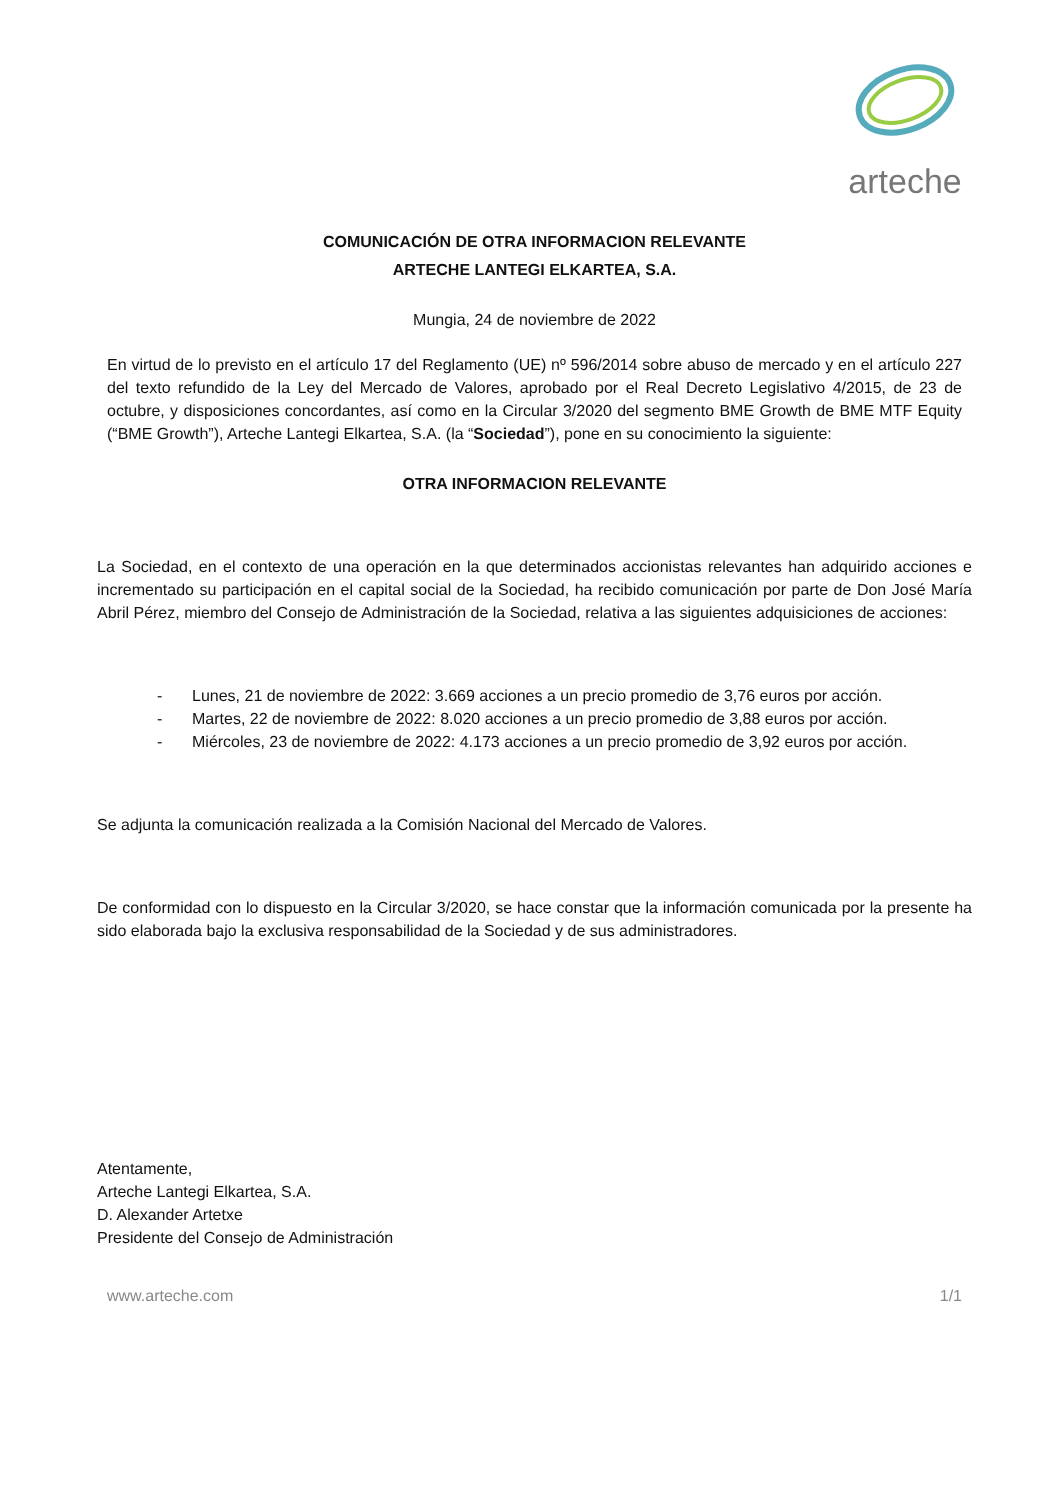arteche
COMUNICACIÓN DE OTRA INFORMACION RELEVANTE
ARTECHE LANTEGI ELKARTEA, S.A.
Mungia, 24 de noviembre de 2022
En virtud de lo previsto en el artículo 17 del Reglamento (UE) nº 596/2014 sobre abuso de mercado y en el artículo 227 del texto refundido de la Ley del Mercado de Valores, aprobado por el Real Decreto Legislativo 4/2015, de 23 de octubre, y disposiciones concordantes, así como en la Circular 3/2020 del segmento BME Growth de BME MTF Equity (“BME Growth”), Arteche Lantegi Elkartea, S.A. (la “Sociedad”), pone en su conocimiento la siguiente:
OTRA INFORMACION RELEVANTE
La Sociedad, en el contexto de una operación en la que determinados accionistas relevantes han adquirido acciones e incrementado su participación en el capital social de la Sociedad, ha recibido comunicación por parte de Don José María Abril Pérez, miembro del Consejo de Administración de la Sociedad, relativa a las siguientes adquisiciones de acciones:
- Lunes, 21 de noviembre de 2022: 3.669 acciones a un precio promedio de 3,76 euros por acción.
- Martes, 22 de noviembre de 2022: 8.020 acciones a un precio promedio de 3,88 euros por acción.
- Miércoles, 23 de noviembre de 2022: 4.173 acciones a un precio promedio de 3,92 euros por acción.
Se adjunta la comunicación realizada a la Comisión Nacional del Mercado de Valores.
De conformidad con lo dispuesto en la Circular 3/2020, se hace constar que la información comunicada por la presente ha sido elaborada bajo la exclusiva responsabilidad de la Sociedad y de sus administradores.
Atentamente,
Arteche Lantegi Elkartea, S.A.
D. Alexander Artetxe
Presidente del Consejo de Administración
www.arteche.com 1/1